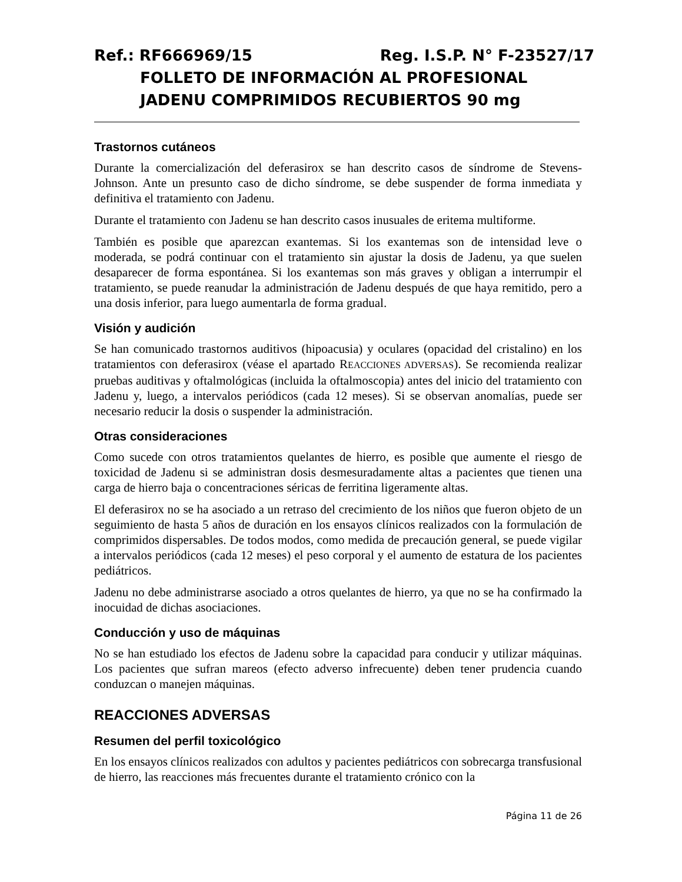Ref.: RF666969/15 Reg. I.S.P. N° F-23527/17
FOLLETO DE INFORMACIÓN AL PROFESIONAL
JADENU COMPRIMIDOS RECUBIERTOS 90 mg
Trastornos cutáneos
Durante la comercialización del deferasirox se han descrito casos de síndrome de Stevens-Johnson. Ante un presunto caso de dicho síndrome, se debe suspender de forma inmediata y definitiva el tratamiento con Jadenu.
Durante el tratamiento con Jadenu se han descrito casos inusuales de eritema multiforme.
También es posible que aparezcan exantemas. Si los exantemas son de intensidad leve o moderada, se podrá continuar con el tratamiento sin ajustar la dosis de Jadenu, ya que suelen desaparecer de forma espontánea. Si los exantemas son más graves y obligan a interrumpir el tratamiento, se puede reanudar la administración de Jadenu después de que haya remitido, pero a una dosis inferior, para luego aumentarla de forma gradual.
Visión y audición
Se han comunicado trastornos auditivos (hipoacusia) y oculares (opacidad del cristalino) en los tratamientos con deferasirox (véase el apartado REACCIONES ADVERSAS). Se recomienda realizar pruebas auditivas y oftalmológicas (incluida la oftalmoscopia) antes del inicio del tratamiento con Jadenu y, luego, a intervalos periódicos (cada 12 meses). Si se observan anomalías, puede ser necesario reducir la dosis o suspender la administración.
Otras consideraciones
Como sucede con otros tratamientos quelantes de hierro, es posible que aumente el riesgo de toxicidad de Jadenu si se administran dosis desmesuradamente altas a pacientes que tienen una carga de hierro baja o concentraciones séricas de ferritina ligeramente altas.
El deferasirox no se ha asociado a un retraso del crecimiento de los niños que fueron objeto de un seguimiento de hasta 5 años de duración en los ensayos clínicos realizados con la formulación de comprimidos dispersables. De todos modos, como medida de precaución general, se puede vigilar a intervalos periódicos (cada 12 meses) el peso corporal y el aumento de estatura de los pacientes pediátricos.
Jadenu no debe administrarse asociado a otros quelantes de hierro, ya que no se ha confirmado la inocuidad de dichas asociaciones.
Conducción y uso de máquinas
No se han estudiado los efectos de Jadenu sobre la capacidad para conducir y utilizar máquinas. Los pacientes que sufran mareos (efecto adverso infrecuente) deben tener prudencia cuando conduzcan o manejen máquinas.
REACCIONES ADVERSAS
Resumen del perfil toxicológico
En los ensayos clínicos realizados con adultos y pacientes pediátricos con sobrecarga transfusional de hierro, las reacciones más frecuentes durante el tratamiento crónico con la
Página 11 de 26